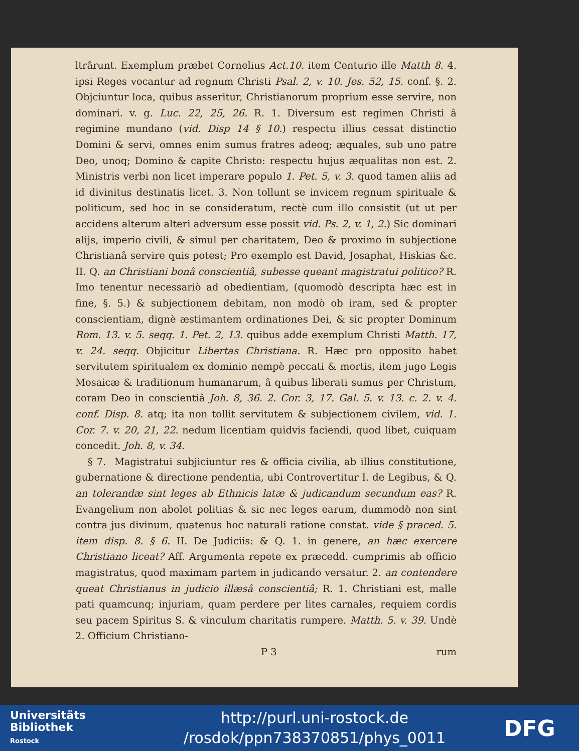ltrârunt. Exemplum præbet Cornelius Act.10. item Centurio ille Matth 8. 4. ipsi Reges vocantur ad regnum Christi Psal. 2, v. 10. Jes. 52, 15. conf. §. 2. Objciuntur loca, quibus asseritur, Christianorum proprium esse servire, non dominari. v. g. Luc. 22, 25, 26. R. 1. Diversum est regimen Christi â regimine mundano (vid. Disp 14 § 10.) respectu illius cessat distinctio Domini & servi, omnes enim sumus fratres adeoq; æquales, sub uno patre Deo, unoq; Domino & capite Christo: respectu hujus æqualitas non est. 2. Ministris verbi non licet imperare populo 1. Pet. 5, v. 3. quod tamen aliis ad id divinitus destinatis licet. 3. Non tollunt se invicem regnum spirituale & politicum, sed hoc in se consideratum, rectè cum illo consistit (ut ut per accidens alterum alteri adversum esse possit vid. Ps. 2, v. 1, 2.) Sic dominari alijs, imperio civili, & simul per charitatem, Deo & proximo in subjectione Christianâ servire quis potest; Pro exemplo est David, Josaphat, Hiskias &c. II. Q. an Christiani bonâ conscientiâ, subesse queant magistratui politico? R. Imo tenentur necessariò ad obedientiam, (quomodò descripta hæc est in fine, §. 5.) & subjectionem debitam, non modò ob iram, sed & propter conscientiam, dignè æstimantem ordinationes Dei, & sic propter Dominum Rom. 13. v. 5. seqq. 1. Pet. 2, 13. quibus adde exemplum Christi Matth. 17, v. 24. seqq. Objicitur Libertas Christiana. R. Hæc pro opposito habet servitutem spiritualem ex dominio nempè peccati & mortis, item jugo Legis Mosaicæ & traditionum humanarum, â quibus liberati sumus per Christum, coram Deo in conscientiâ Joh. 8, 36. 2. Cor. 3, 17. Gal. 5. v. 13. c. 2. v. 4. conf. Disp. 8. atq; ita non tollit servitutem & subjectionem civilem, vid. 1. Cor. 7. v. 20, 21, 22. nedum licentiam quidvis faciendi, quod libet, cuiquam concedit. Joh. 8, v. 34.
§ 7. Magistratui subjiciuntur res & officia civilia, ab illius constitutione, gubernatione & directione pendentia, ubi Controvertitur I. de Legibus, & Q. an tolerandæ sint leges ab Ethnicis latæ & judicandum secundum eas? R. Evangelium non abolet politias & sic nec leges earum, dummodò non sint contra jus divinum, quatenus hoc naturali ratione constat. vide § praced. 5. item disp. 8. § 6. II. De Judiciis: & Q. 1. in genere, an hæc exercere Christiano liceat? Aff. Argumenta repete ex præcedd. cumprimis ab officio magistratus, quod maximam partem in judicando versatur. 2. an contendere queat Christianus in judicio illæsâ conscientiâ; R. 1. Christiani est, malle pati quamcunq; injuriam, quam perdere per lites carnales, requiem cordis seu pacem Spiritus S. & vinculum charitatis rumpere. Matth. 5. v. 39. Undè 2. Officium Christiano-
P 3 rum
Universitäts
Bibliothek
Rostock
http://purl.uni-rostock.de
/rosdok/ppn738370851/phys_0011
DFG